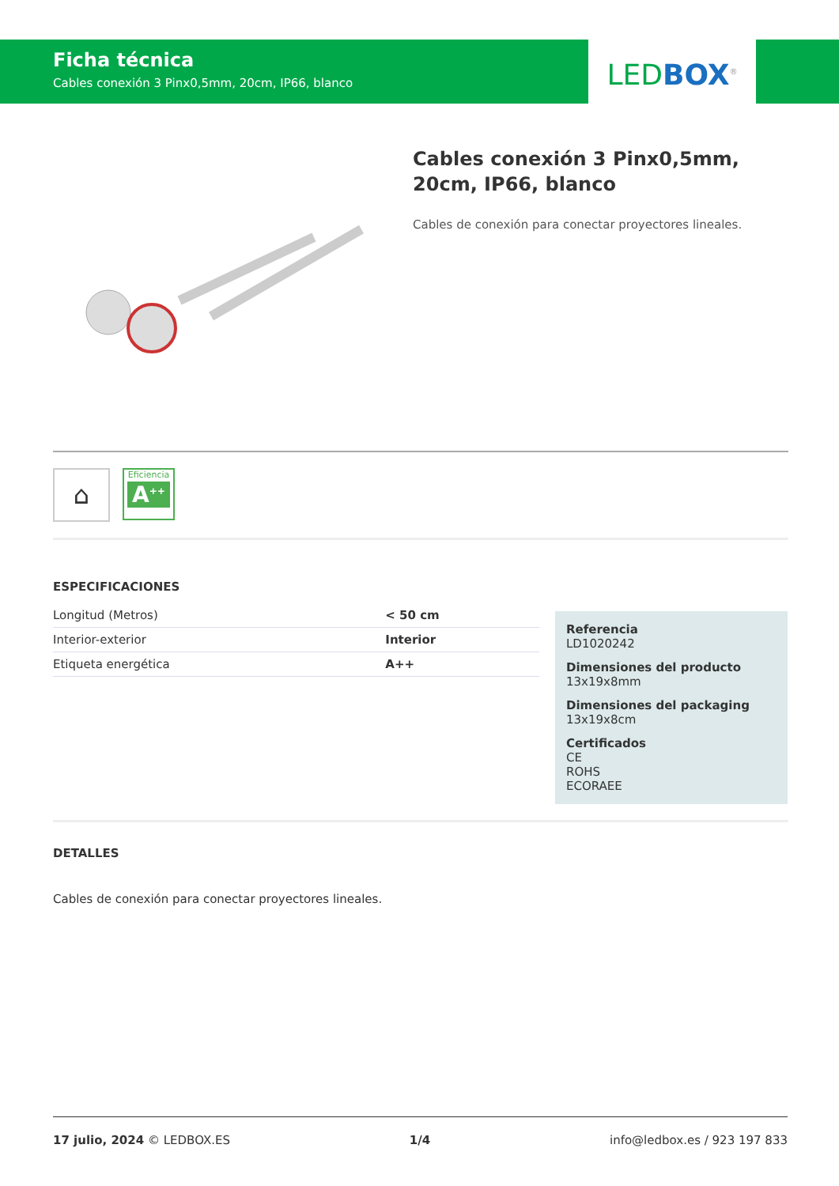Ficha técnica
Cables conexión 3 Pinx0,5mm, 20cm, IP66, blanco
LED BOX<sup>®</sup>
Cables conexión 3 Pinx0,5mm, 20cm, IP66, blanco
Cables de conexión para conectar proyectores lineales.
⌂
Eficiencia
A<sup>++</sup>
ESPECIFICACIONES
| Longitud (Metros) | < 50 cm |
| Interior-exterior | Interior |
| Etiqueta energética | A++ |
Referencia
LD1020242
Dimensiones del producto
13x19x8mm
Dimensiones del packaging
13x19x8cm
Certificados
CE
ROHS
ECORAEE
DETALLES
Cables de conexión para conectar proyectores lineales.
17 julio, 2024 © LEDBOX.ES 1/4 info@ledbox.es / 923 197 833